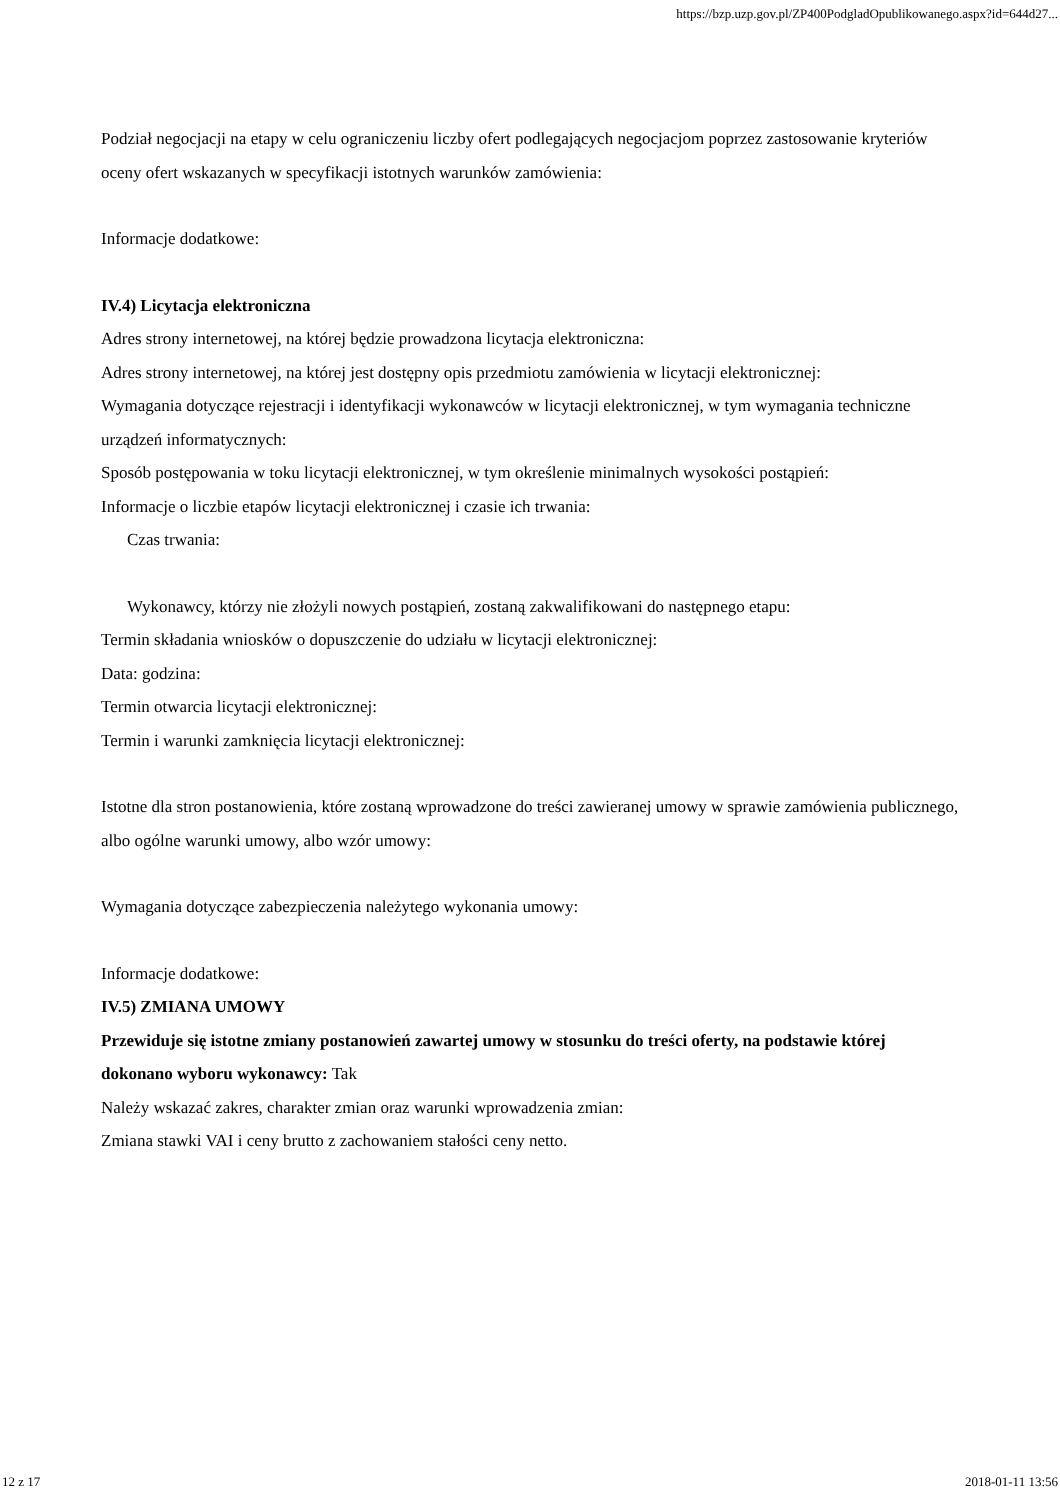https://bzp.uzp.gov.pl/ZP400PodgladOpublikowanego.aspx?id=644d27...
Podział negocjacji na etapy w celu ograniczeniu liczby ofert podlegających negocjacjom poprzez zastosowanie kryteriów oceny ofert wskazanych w specyfikacji istotnych warunków zamówienia:
Informacje dodatkowe:
IV.4) Licytacja elektroniczna
Adres strony internetowej, na której będzie prowadzona licytacja elektroniczna:
Adres strony internetowej, na której jest dostępny opis przedmiotu zamówienia w licytacji elektronicznej:
Wymagania dotyczące rejestracji i identyfikacji wykonawców w licytacji elektronicznej, w tym wymagania techniczne urządzeń informatycznych:
Sposób postępowania w toku licytacji elektronicznej, w tym określenie minimalnych wysokości postąpień:
Informacje o liczbie etapów licytacji elektronicznej i czasie ich trwania:
Czas trwania:
Wykonawcy, którzy nie złożyli nowych postąpień, zostaną zakwalifikowani do następnego etapu:
Termin składania wniosków o dopuszczenie do udziału w licytacji elektronicznej:
Data: godzina:
Termin otwarcia licytacji elektronicznej:
Termin i warunki zamknięcia licytacji elektronicznej:
Istotne dla stron postanowienia, które zostaną wprowadzone do treści zawieranej umowy w sprawie zamówienia publicznego, albo ogólne warunki umowy, albo wzór umowy:
Wymagania dotyczące zabezpieczenia należytego wykonania umowy:
Informacje dodatkowe:
IV.5) ZMIANA UMOWY
Przewiduje się istotne zmiany postanowień zawartej umowy w stosunku do treści oferty, na podstawie której dokonano wyboru wykonawcy: Tak
Należy wskazać zakres, charakter zmian oraz warunki wprowadzenia zmian:
Zmiana stawki VAI i ceny brutto z zachowaniem stałości ceny netto.
12 z 17 2018-01-11 13:56